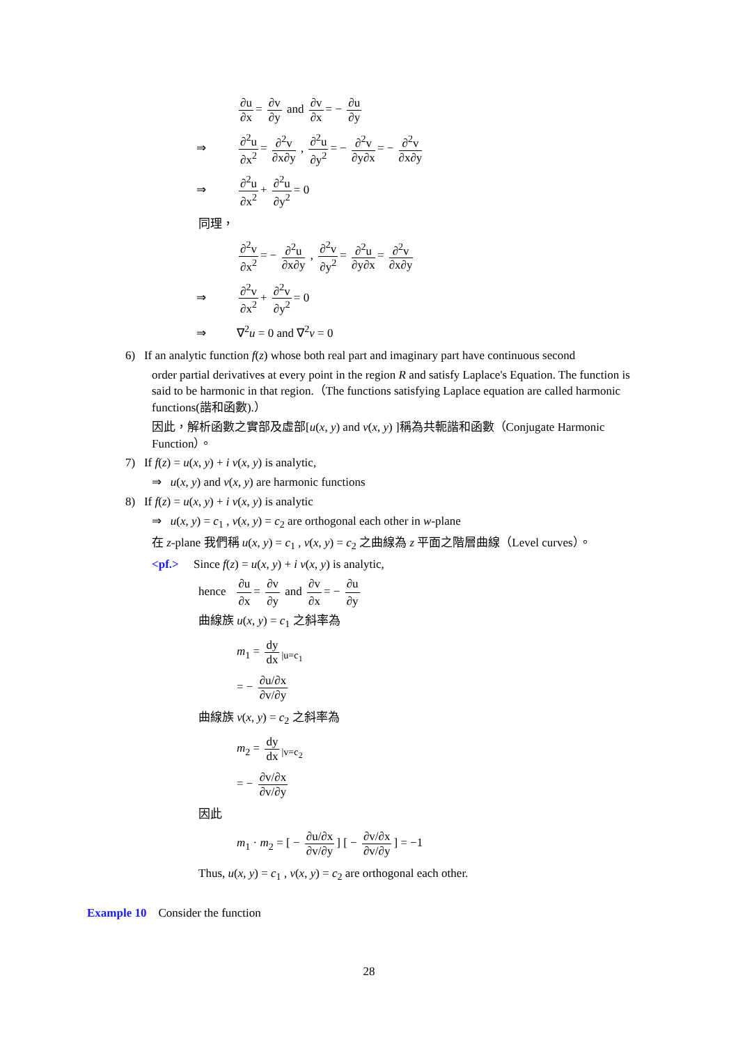∂u ∂x = ∂v ∂y and ∂v ∂x = − ∂u ∂y
⇒ ∂<sup>2</sup>u ∂x<sup>2</sup> = ∂<sup>2</sup>v ∂x∂y , ∂<sup>2</sup>u ∂y<sup>2</sup> = − ∂<sup>2</sup>v ∂y∂x = − ∂<sup>2</sup>v ∂x∂y
⇒ ∂<sup>2</sup>u ∂x<sup>2</sup> + ∂<sup>2</sup>u ∂y<sup>2</sup> = 0
同理，
∂<sup>2</sup>v ∂x<sup>2</sup> = − ∂<sup>2</sup>u ∂x∂y , ∂<sup>2</sup>v ∂y<sup>2</sup> = ∂<sup>2</sup>u ∂y∂x = ∂<sup>2</sup>v ∂x∂y
⇒ ∂<sup>2</sup>v ∂x<sup>2</sup> + ∂<sup>2</sup>v ∂y<sup>2</sup> = 0
⇒ ∇<sup>2</sup>u = 0 and ∇<sup>2</sup>v = 0
6) If an analytic function f(z) whose both real part and imaginary part have continuous second
order partial derivatives at every point in the region R and satisfy Laplace's Equation. The function is said to be harmonic in that region.（The functions satisfying Laplace equation are called harmonic functions(諧和函數).）
因此，解析函數之實部及虛部[u(x, y) and v(x, y) ]稱為共軛諧和函數（Conjugate Harmonic Function）。
7) If f(z) = u(x, y) + i v(x, y) is analytic,
⇒ u(x, y) and v(x, y) are harmonic functions
8) If f(z) = u(x, y) + i v(x, y) is analytic
⇒ u(x, y) = c<sub>1</sub> , v(x, y) = c<sub>2</sub> are orthogonal each other in w-plane
在 z-plane 我們稱 u(x, y) = c<sub>1</sub> , v(x, y) = c<sub>2</sub> 之曲線為 z 平面之階層曲線（Level curves）。
<pf.> Since f(z) = u(x, y) + i v(x, y) is analytic,
hence ∂u ∂x = ∂v ∂y and ∂v ∂x = − ∂u ∂y
曲線族 u(x, y) = c<sub>1</sub> 之斜率為
m<sub>1</sub> = dy dx<sub>|u=c<sub>1</sub></sub>
= − ∂u/∂x ∂v/∂y
曲線族 v(x, y) = c<sub>2</sub> 之斜率為
m<sub>2</sub> = dy dx<sub>|v=c<sub>2</sub></sub>
= − ∂v/∂x ∂v/∂y
因此
m<sub>1</sub> · m<sub>2</sub> = [ − ∂u/∂x ∂v/∂y] [ − ∂v/∂x ∂v/∂y] = −1
Thus, u(x, y) = c<sub>1</sub> , v(x, y) = c<sub>2</sub> are orthogonal each other.
Example 10 Consider the function
28